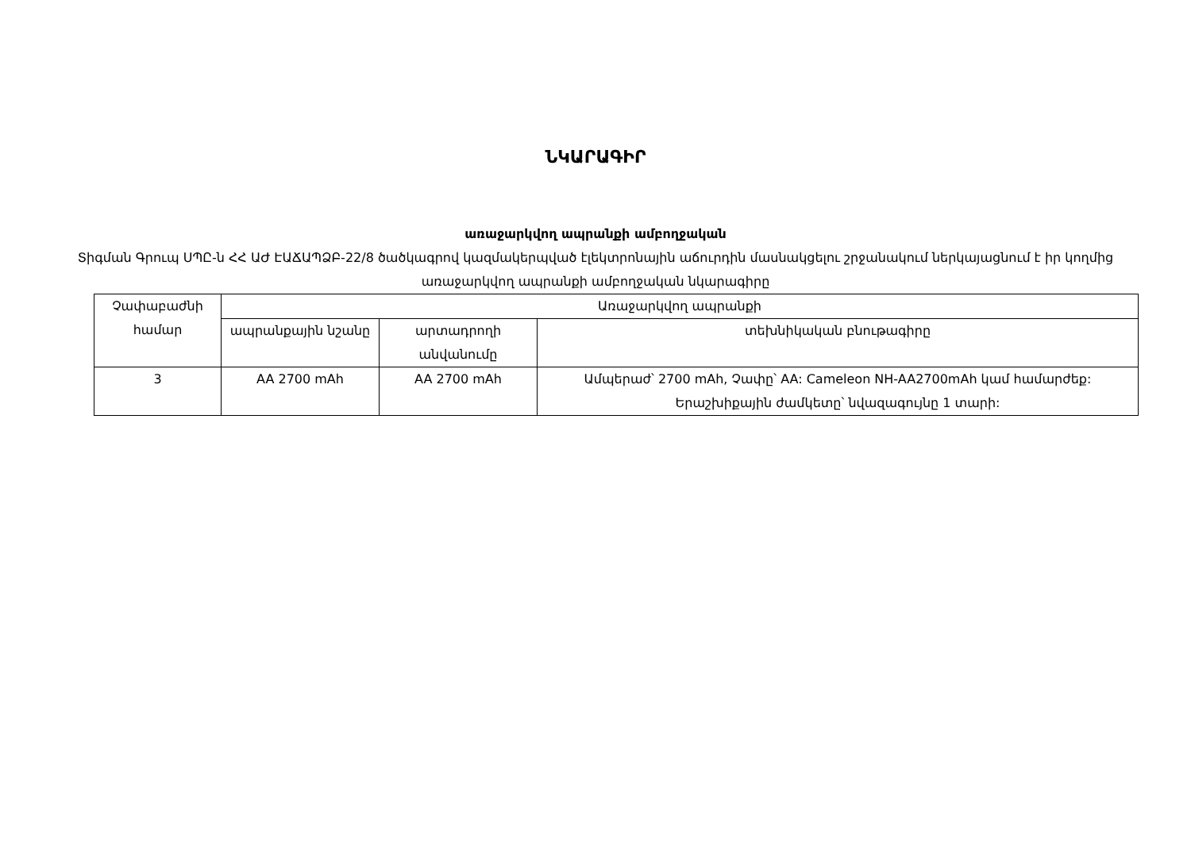ՆԿԱՐԱԳԻՐ
առաջարկվող ապրանքի ամբողջական
Տիգման Գրուպ ՍՊԸ-ն ՀՀ ԱԺ ԷԱՃԱՊՁԲ-22/8 ծածկագրով կազմակերպված էլեկտրոնային աճուրդին մասնակցելու շրջանակում ներկայացնում է իր կողմից առաջարկվող ապրանքի ամբողջական նկարագիրը
| Չափաբաժնի համար | Առաջարկվող ապրանքի | | |
| --- | --- | --- | --- |
| | ապրանքային նշանը | արտադրողի անվանումը | տեխնիկական բնութագիրը |
| 3 | AA 2700 mAh | AA 2700 mAh | Ամպերաժ՝ 2700 mAh, Չափը՝ AA: Cameleon NH-AA2700mAh կամ համարժեք: Երաշխիքային ժամկետը՝ նվազագույնը 1 տարի: |